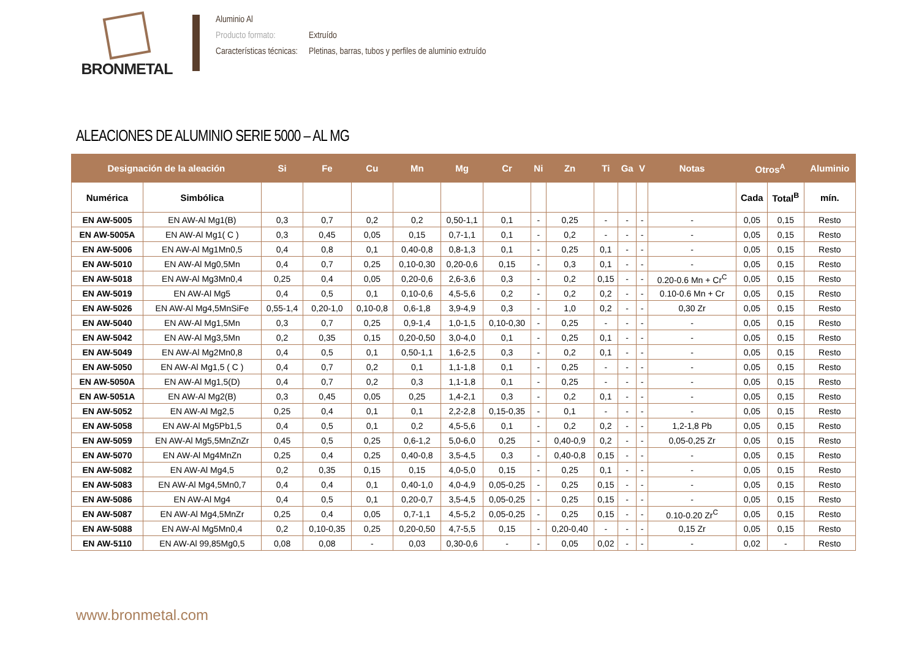BRONMETAL
Aluminio Al
Producto formato: Extruído
Características técnicas: Pletinas, barras, tubos y perfiles de aluminio extruído
ALEACIONES DE ALUMINIO SERIE 5000 – AL MG
| Designación de la aleación | | Si | Fe | Cu | Mn | Mg | Cr | Ni | Zn | Ti | Ga | V | Notas | Otros<sup>A</sup> | | Aluminio |
| --- | --- | --- | --- | --- | --- | --- | --- | --- | --- | --- | --- | --- | --- | --- | --- | --- |
| Numérica | Simbólica | | | | | | | | | | | | | Cada | Total<sup>B</sup> | mín. |
| EN AW-5005 | EN AW-Al Mg1(B) | 0,3 | 0,7 | 0,2 | 0,2 | 0,50-1,1 | 0,1 | - | 0,25 | - | - | - | - | 0,05 | 0,15 | Resto |
| EN AW-5005A | EN AW-Al Mg1( C ) | 0,3 | 0,45 | 0,05 | 0,15 | 0,7-1,1 | 0,1 | - | 0,2 | - | - | - | - | 0,05 | 0,15 | Resto |
| EN AW-5006 | EN AW-Al Mg1Mn0,5 | 0,4 | 0,8 | 0,1 | 0,40-0,8 | 0,8-1,3 | 0,1 | - | 0,25 | 0,1 | - | - | - | 0,05 | 0,15 | Resto |
| EN AW-5010 | EN AW-Al Mg0,5Mn | 0,4 | 0,7 | 0,25 | 0,10-0,30 | 0,20-0,6 | 0,15 | - | 0,3 | 0,1 | - | - | - | 0,05 | 0,15 | Resto |
| EN AW-5018 | EN AW-Al Mg3Mn0,4 | 0,25 | 0,4 | 0,05 | 0,20-0,6 | 2,6-3,6 | 0,3 | - | 0,2 | 0,15 | - | - | 0.20-0.6 Mn + Cr<sup>C</sup> | 0,05 | 0,15 | Resto |
| EN AW-5019 | EN AW-Al Mg5 | 0,4 | 0,5 | 0,1 | 0,10-0,6 | 4,5-5,6 | 0,2 | - | 0,2 | 0,2 | - | - | 0.10-0.6 Mn + Cr | 0,05 | 0,15 | Resto |
| EN AW-5026 | EN AW-Al Mg4,5MnSiFe | 0,55-1,4 | 0,20-1,0 | 0,10-0,8 | 0,6-1,8 | 3,9-4,9 | 0,3 | - | 1,0 | 0,2 | - | - | 0,30 Zr | 0,05 | 0,15 | Resto |
| EN AW-5040 | EN AW-Al Mg1,5Mn | 0,3 | 0,7 | 0,25 | 0,9-1,4 | 1,0-1,5 | 0,10-0,30 | - | 0,25 | - | - | - | - | 0,05 | 0,15 | Resto |
| EN AW-5042 | EN AW-Al Mg3,5Mn | 0,2 | 0,35 | 0,15 | 0,20-0,50 | 3,0-4,0 | 0,1 | - | 0,25 | 0,1 | - | - | - | 0,05 | 0,15 | Resto |
| EN AW-5049 | EN AW-Al Mg2Mn0,8 | 0,4 | 0,5 | 0,1 | 0,50-1,1 | 1,6-2,5 | 0,3 | - | 0,2 | 0,1 | - | - | - | 0,05 | 0,15 | Resto |
| EN AW-5050 | EN AW-Al Mg1,5 ( C ) | 0,4 | 0,7 | 0,2 | 0,1 | 1,1-1,8 | 0,1 | - | 0,25 | - | - | - | - | 0,05 | 0,15 | Resto |
| EN AW-5050A | EN AW-Al Mg1,5(D) | 0,4 | 0,7 | 0,2 | 0,3 | 1,1-1,8 | 0,1 | - | 0,25 | - | - | - | - | 0,05 | 0,15 | Resto |
| EN AW-5051A | EN AW-Al Mg2(B) | 0,3 | 0,45 | 0,05 | 0,25 | 1,4-2,1 | 0,3 | - | 0,2 | 0,1 | - | - | - | 0,05 | 0,15 | Resto |
| EN AW-5052 | EN AW-Al Mg2,5 | 0,25 | 0,4 | 0,1 | 0,1 | 2,2-2,8 | 0,15-0,35 | - | 0,1 | - | - | - | - | 0,05 | 0,15 | Resto |
| EN AW-5058 | EN AW-Al Mg5Pb1,5 | 0,4 | 0,5 | 0,1 | 0,2 | 4,5-5,6 | 0,1 | - | 0,2 | 0,2 | - | - | 1,2-1,8 Pb | 0,05 | 0,15 | Resto |
| EN AW-5059 | EN AW-Al Mg5,5MnZnZr | 0,45 | 0,5 | 0,25 | 0,6-1,2 | 5,0-6,0 | 0,25 | - | 0,40-0,9 | 0,2 | - | - | 0,05-0,25 Zr | 0,05 | 0,15 | Resto |
| EN AW-5070 | EN AW-Al Mg4MnZn | 0,25 | 0,4 | 0,25 | 0,40-0,8 | 3,5-4,5 | 0,3 | - | 0,40-0,8 | 0,15 | - | - | - | 0,05 | 0,15 | Resto |
| EN AW-5082 | EN AW-Al Mg4,5 | 0,2 | 0,35 | 0,15 | 0,15 | 4,0-5,0 | 0,15 | - | 0,25 | 0,1 | - | - | - | 0,05 | 0,15 | Resto |
| EN AW-5083 | EN AW-Al Mg4,5Mn0,7 | 0,4 | 0,4 | 0,1 | 0,40-1,0 | 4,0-4,9 | 0,05-0,25 | - | 0,25 | 0,15 | - | - | - | 0,05 | 0,15 | Resto |
| EN AW-5086 | EN AW-Al Mg4 | 0,4 | 0,5 | 0,1 | 0,20-0,7 | 3,5-4,5 | 0,05-0,25 | - | 0,25 | 0,15 | - | - | - | 0,05 | 0,15 | Resto |
| EN AW-5087 | EN AW-Al Mg4,5MnZr | 0,25 | 0,4 | 0,05 | 0,7-1,1 | 4,5-5,2 | 0,05-0,25 | - | 0,25 | 0,15 | - | - | 0.10-0.20 Zr<sup>C</sup> | 0,05 | 0,15 | Resto |
| EN AW-5088 | EN AW-Al Mg5Mn0,4 | 0,2 | 0,10-0,35 | 0,25 | 0,20-0,50 | 4,7-5,5 | 0,15 | - | 0,20-0,40 | - | - | - | 0,15 Zr | 0,05 | 0,15 | Resto |
| EN AW-5110 | EN AW-Al 99,85Mg0,5 | 0,08 | 0,08 | - | 0,03 | 0,30-0,6 | - | - | 0,05 | 0,02 | - | - | - | 0,02 | - | Resto |
www.bronmetal.com